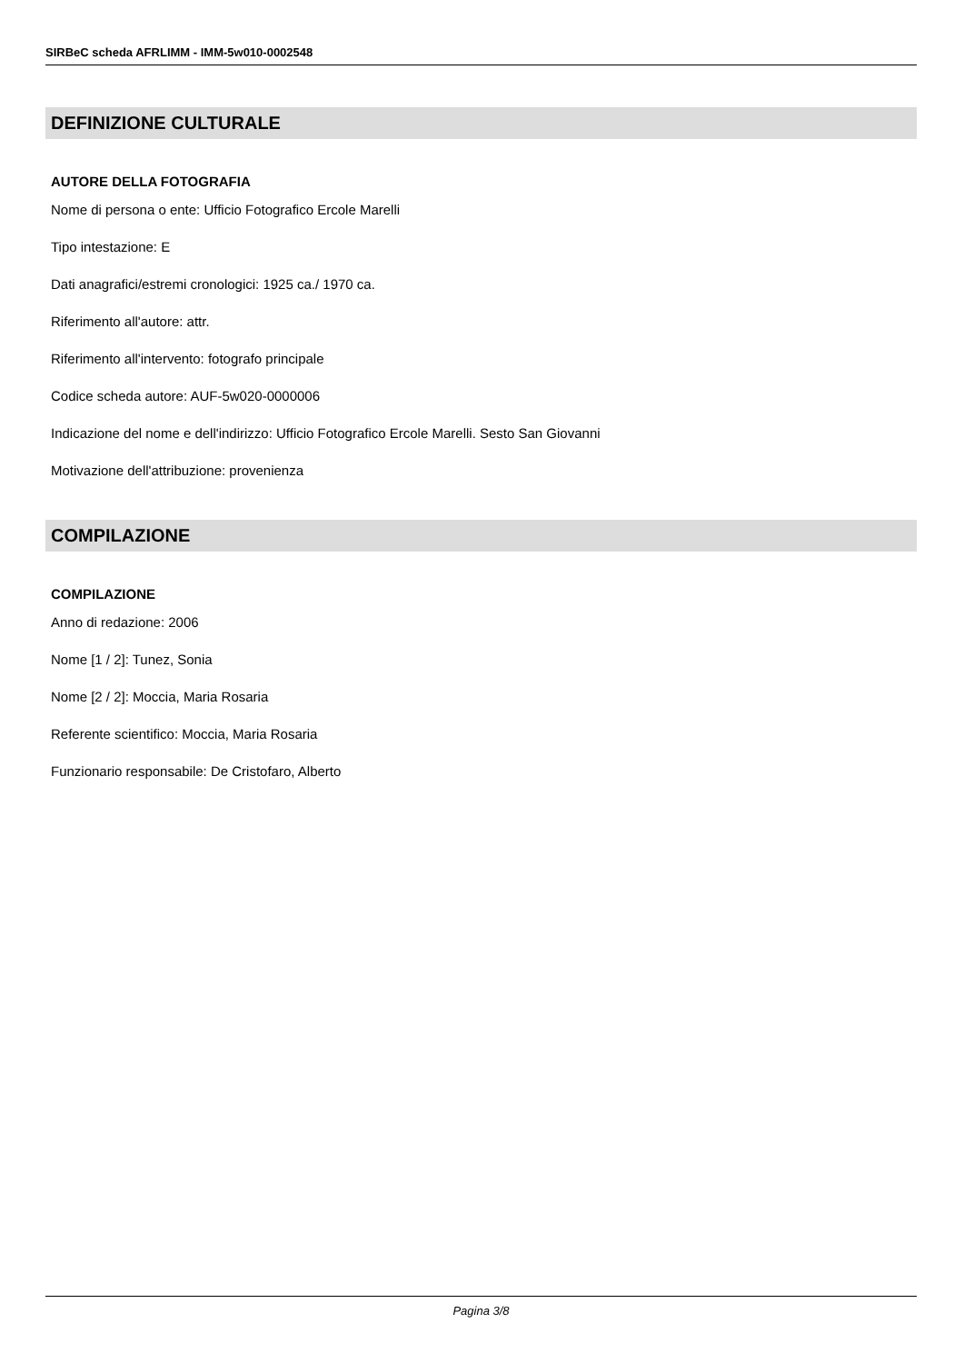SIRBeC scheda AFRLIMM - IMM-5w010-0002548
DEFINIZIONE CULTURALE
AUTORE DELLA FOTOGRAFIA
Nome di persona o ente: Ufficio Fotografico Ercole Marelli
Tipo intestazione: E
Dati anagrafici/estremi cronologici: 1925 ca./ 1970 ca.
Riferimento all'autore: attr.
Riferimento all'intervento: fotografo principale
Codice scheda autore: AUF-5w020-0000006
Indicazione del nome e dell'indirizzo: Ufficio Fotografico Ercole Marelli. Sesto San Giovanni
Motivazione dell'attribuzione: provenienza
COMPILAZIONE
COMPILAZIONE
Anno di redazione: 2006
Nome [1 / 2]: Tunez, Sonia
Nome [2 / 2]: Moccia, Maria Rosaria
Referente scientifico: Moccia, Maria Rosaria
Funzionario responsabile: De Cristofaro, Alberto
Pagina 3/8